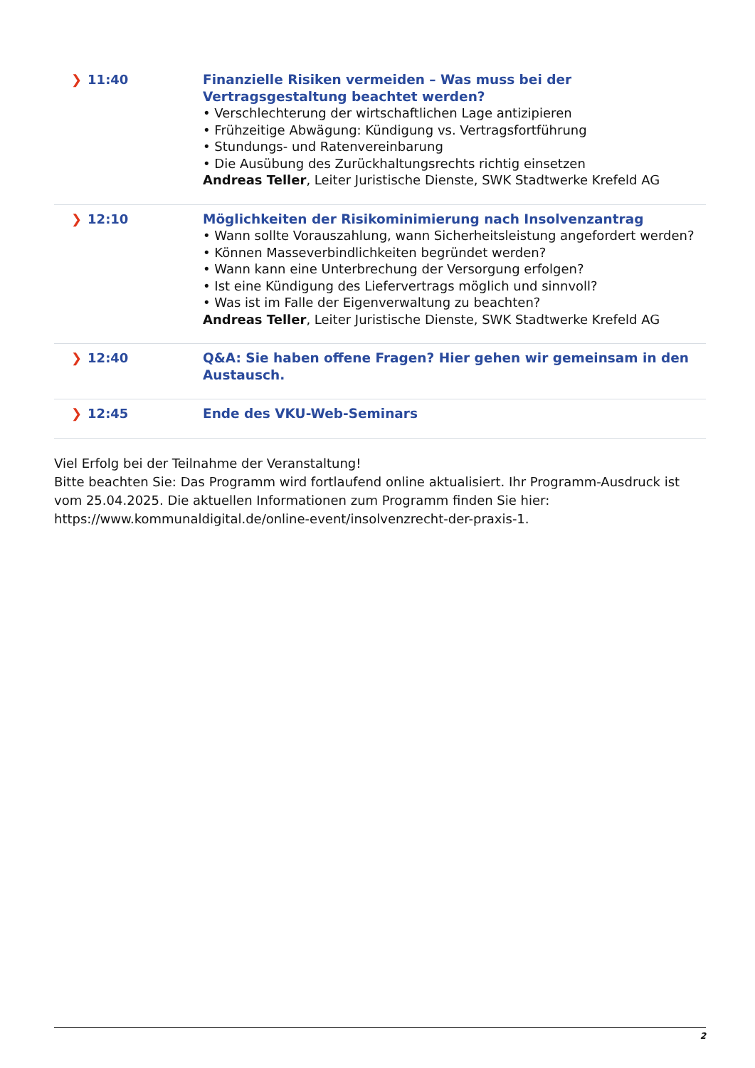| ❯ 11:40 | Finanzielle Risiken vermeiden – Was muss bei der Vertragsgestaltung beachtet werden? • Verschlechterung der wirtschaftlichen Lage antizipieren • Frühzeitige Abwägung: Kündigung vs. Vertragsfortführung • Stundungs- und Ratenvereinbarung • Die Ausübung des Zurückhaltungsrechts richtig einsetzen Andreas Teller , Leiter Juristische Dienste, SWK Stadtwerke Krefeld AG |
| ❯ 12:10 | Möglichkeiten der Risikominimierung nach Insolvenzantrag • Wann sollte Vorauszahlung, wann Sicherheitsleistung angefordert werden? • Können Masseverbindlichkeiten begründet werden? • Wann kann eine Unterbrechung der Versorgung erfolgen? • Ist eine Kündigung des Liefervertrags möglich und sinnvoll? • Was ist im Falle der Eigenverwaltung zu beachten? Andreas Teller , Leiter Juristische Dienste, SWK Stadtwerke Krefeld AG |
| ❯ 12:40 | Q&A: Sie haben offene Fragen? Hier gehen wir gemeinsam in den Austausch. |
| ❯ 12:45 | Ende des VKU-Web-Seminars |
Viel Erfolg bei der Teilnahme der Veranstaltung!
Bitte beachten Sie: Das Programm wird fortlaufend online aktualisiert. Ihr Programm-Ausdruck ist vom 25.04.2025. Die aktuellen Informationen zum Programm finden Sie hier: https://www.kommunaldigital.de/online-event/insolvenzrecht-der-praxis-1.
2